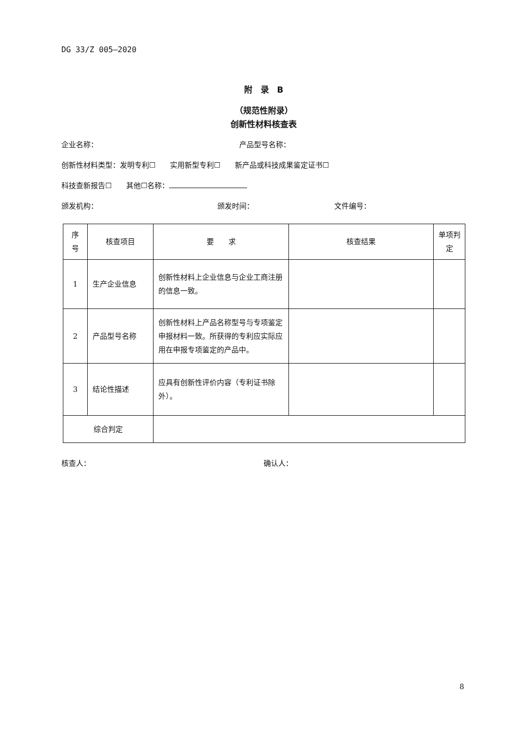DG 33/Z 005—2020
附　录　B
（规范性附录）
创新性材料核查表
企业名称： 产品型号名称：
创新性材料类型：发明专利☐　　实用新型专利☐　　新产品或科技成果鉴定证书☐
科技查新报告☐　　其他☐名称：
颁发机构： 颁发时间： 文件编号：
| 序 号 | 核查项目 | 要 求 | 核查结果 | 单项判 定 |
| --- | --- | --- | --- | --- |
| 1 | 生产企业信息 | 创新性材料上企业信息与企业工商注册的信息一致。 | | |
| 2 | 产品型号名称 | 创新性材料上产品名称型号与专项鉴定申报材料一致。所获得的专利应实际应用在申报专项鉴定的产品中。 | | |
| 3 | 结论性描述 | 应具有创新性评价内容（专利证书除外）。 | | |
| 综合判定 | | | | |
核查人： 确认人：
8